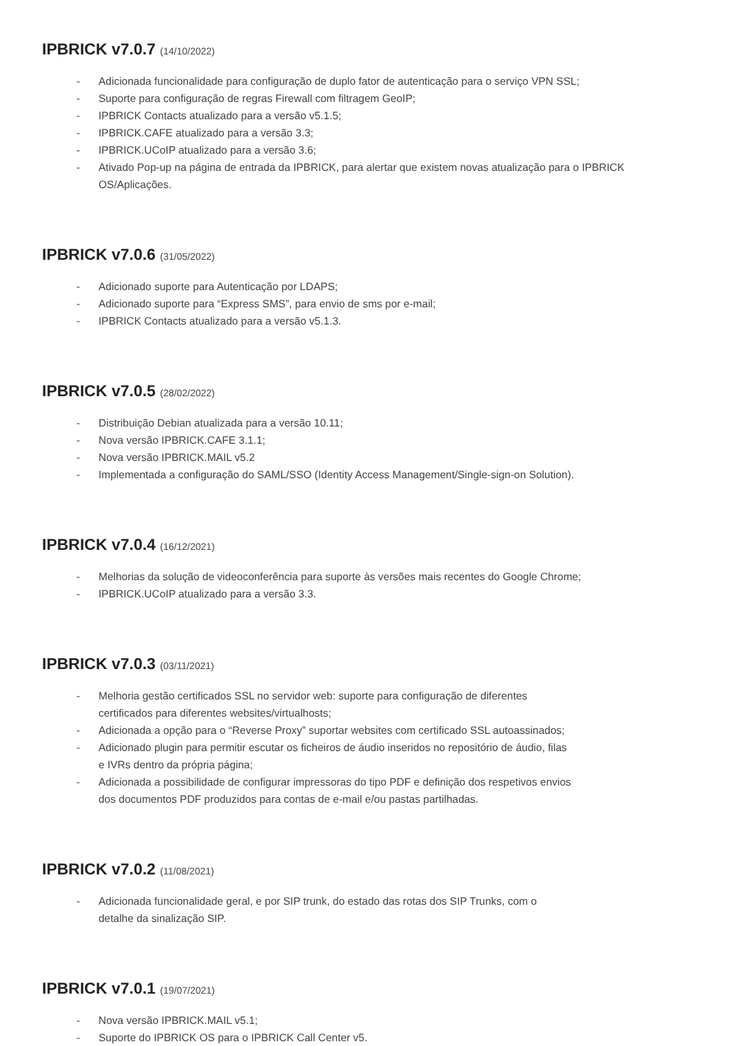IPBRICK v7.0.7 (14/10/2022)
- Adicionada funcionalidade para configuração de duplo fator de autenticação para o serviço VPN SSL;
- Suporte para configuração de regras Firewall com filtragem GeoIP;
- IPBRICK Contacts atualizado para a versão v5.1.5;
- IPBRICK.CAFE atualizado para a versão 3.3;
- IPBRICK.UCoIP atualizado para a versão 3.6;
- Ativado Pop-up na página de entrada da IPBRICK, para alertar que existem novas atualização para o IPBRICK OS/Aplicações.
IPBRICK v7.0.6 (31/05/2022)
- Adicionado suporte para Autenticação por LDAPS;
- Adicionado suporte para “Express SMS”, para envio de sms por e-mail;
- IPBRICK Contacts atualizado para a versão v5.1.3.
IPBRICK v7.0.5 (28/02/2022)
- Distribuição Debian atualizada para a versão 10.11;
- Nova versão IPBRICK.CAFE 3.1.1;
- Nova versão IPBRICK.MAIL v5.2
- Implementada a configuração do SAML/SSO (Identity Access Management/Single-sign-on Solution).
IPBRICK v7.0.4 (16/12/2021)
- Melhorias da solução de videoconferência para suporte às versões mais recentes do Google Chrome;
- IPBRICK.UCoIP atualizado para a versão 3.3.
IPBRICK v7.0.3 (03/11/2021)
- Melhoria gestão certificados SSL no servidor web: suporte para configuração de diferentes
certificados para diferentes websites/virtualhosts;
- Adicionada a opção para o “Reverse Proxy” suportar websites com certificado SSL autoassinados;
- Adicionado plugin para permitir escutar os ficheiros de áudio inseridos no repositório de áudio, filas
e IVRs dentro da própria página;
- Adicionada a possibilidade de configurar impressoras do tipo PDF e definição dos respetivos envios
dos documentos PDF produzidos para contas de e-mail e/ou pastas partilhadas.
IPBRICK v7.0.2 (11/08/2021)
- Adicionada funcionalidade geral, e por SIP trunk, do estado das rotas dos SIP Trunks, com o
detalhe da sinalização SIP.
IPBRICK v7.0.1 (19/07/2021)
- Nova versão IPBRICK.MAIL v5.1;
- Suporte do IPBRICK OS para o IPBRICK Call Center v5.